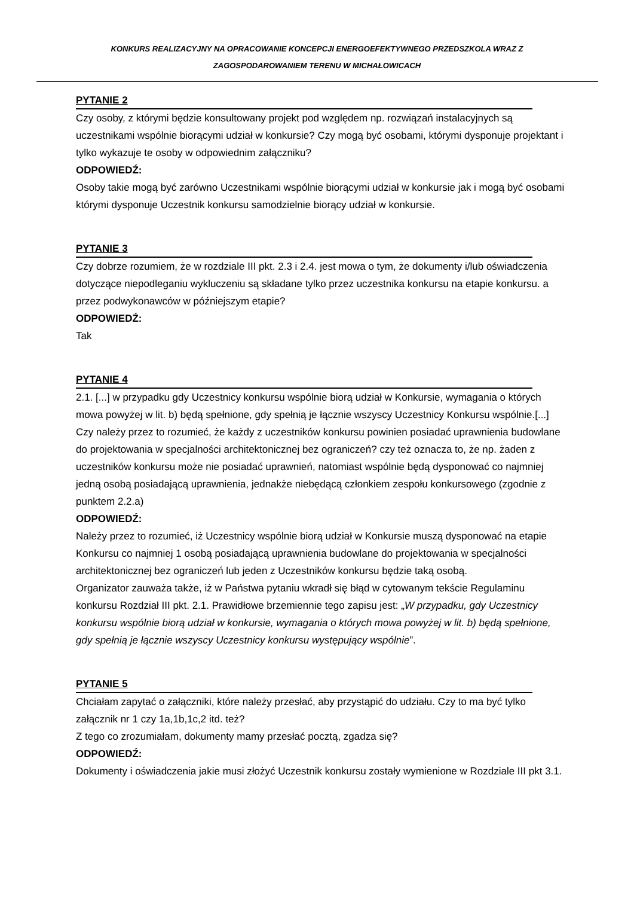KONKURS REALIZACYJNY NA OPRACOWANIE KONCEPCJI ENERGOEFEKTYWNEGO PRZEDSZKOLA WRAZ Z
ZAGOSPODAROWANIEM TERENU W MICHAŁOWICACH
PYTANIE 2
Czy osoby, z którymi będzie konsultowany projekt pod względem np. rozwiązań instalacyjnych są uczestnikami wspólnie biorącymi udział w konkursie? Czy mogą być osobami, którymi dysponuje projektant i tylko wykazuje te osoby w odpowiednim załączniku?
ODPOWIEDŹ:
Osoby takie mogą być zarówno Uczestnikami wspólnie biorącymi udział w konkursie jak i mogą być osobami którymi dysponuje Uczestnik konkursu samodzielnie biorący udział w konkursie.
PYTANIE 3
Czy dobrze rozumiem, że w rozdziale III pkt. 2.3 i 2.4. jest mowa o tym, że dokumenty i/lub oświadczenia dotyczące niepodleganiu wykluczeniu są składane tylko przez uczestnika konkursu na etapie konkursu. a przez podwykonawców w późniejszym etapie?
ODPOWIEDŹ:
Tak
PYTANIE 4
2.1. [...] w przypadku gdy Uczestnicy konkursu wspólnie biorą udział w Konkursie, wymagania o których mowa powyżej w lit. b) będą spełnione, gdy spełnią je łącznie wszyscy Uczestnicy Konkursu wspólnie.[...]
Czy należy przez to rozumieć, że każdy z uczestników konkursu powinien posiadać uprawnienia budowlane do projektowania w specjalności architektonicznej bez ograniczeń? czy też oznacza to, że np. żaden z uczestników konkursu może nie posiadać uprawnień, natomiast wspólnie będą dysponować co najmniej jedną osobą posiadającą uprawnienia, jednakże niebędącą członkiem zespołu konkursowego (zgodnie z punktem 2.2.a)
ODPOWIEDŹ:
Należy przez to rozumieć, iż Uczestnicy wspólnie biorą udział w Konkursie muszą dysponować na etapie Konkursu co najmniej 1 osobą posiadającą uprawnienia budowlane do projektowania w specjalności architektonicznej bez ograniczeń lub jeden z Uczestników konkursu będzie taką osobą.
Organizator zauważa także, iż w Państwa pytaniu wkradł się błąd w cytowanym tekście Regulaminu konkursu Rozdział III pkt. 2.1. Prawidłowe brzemiennie tego zapisu jest: „W przypadku, gdy Uczestnicy konkursu wspólnie biorą udział w konkursie, wymagania o których mowa powyżej w lit. b) będą spełnione, gdy spełnią je łącznie wszyscy Uczestnicy konkursu występujący wspólnie”.
PYTANIE 5
Chciałam zapytać o załączniki, które należy przesłać, aby przystąpić do udziału. Czy to ma być tylko załącznik nr 1 czy 1a,1b,1c,2 itd. też?
Z tego co zrozumiałam, dokumenty mamy przesłać pocztą, zgadza się?
ODPOWIEDŹ:
Dokumenty i oświadczenia jakie musi złożyć Uczestnik konkursu zostały wymienione w Rozdziale III pkt 3.1.